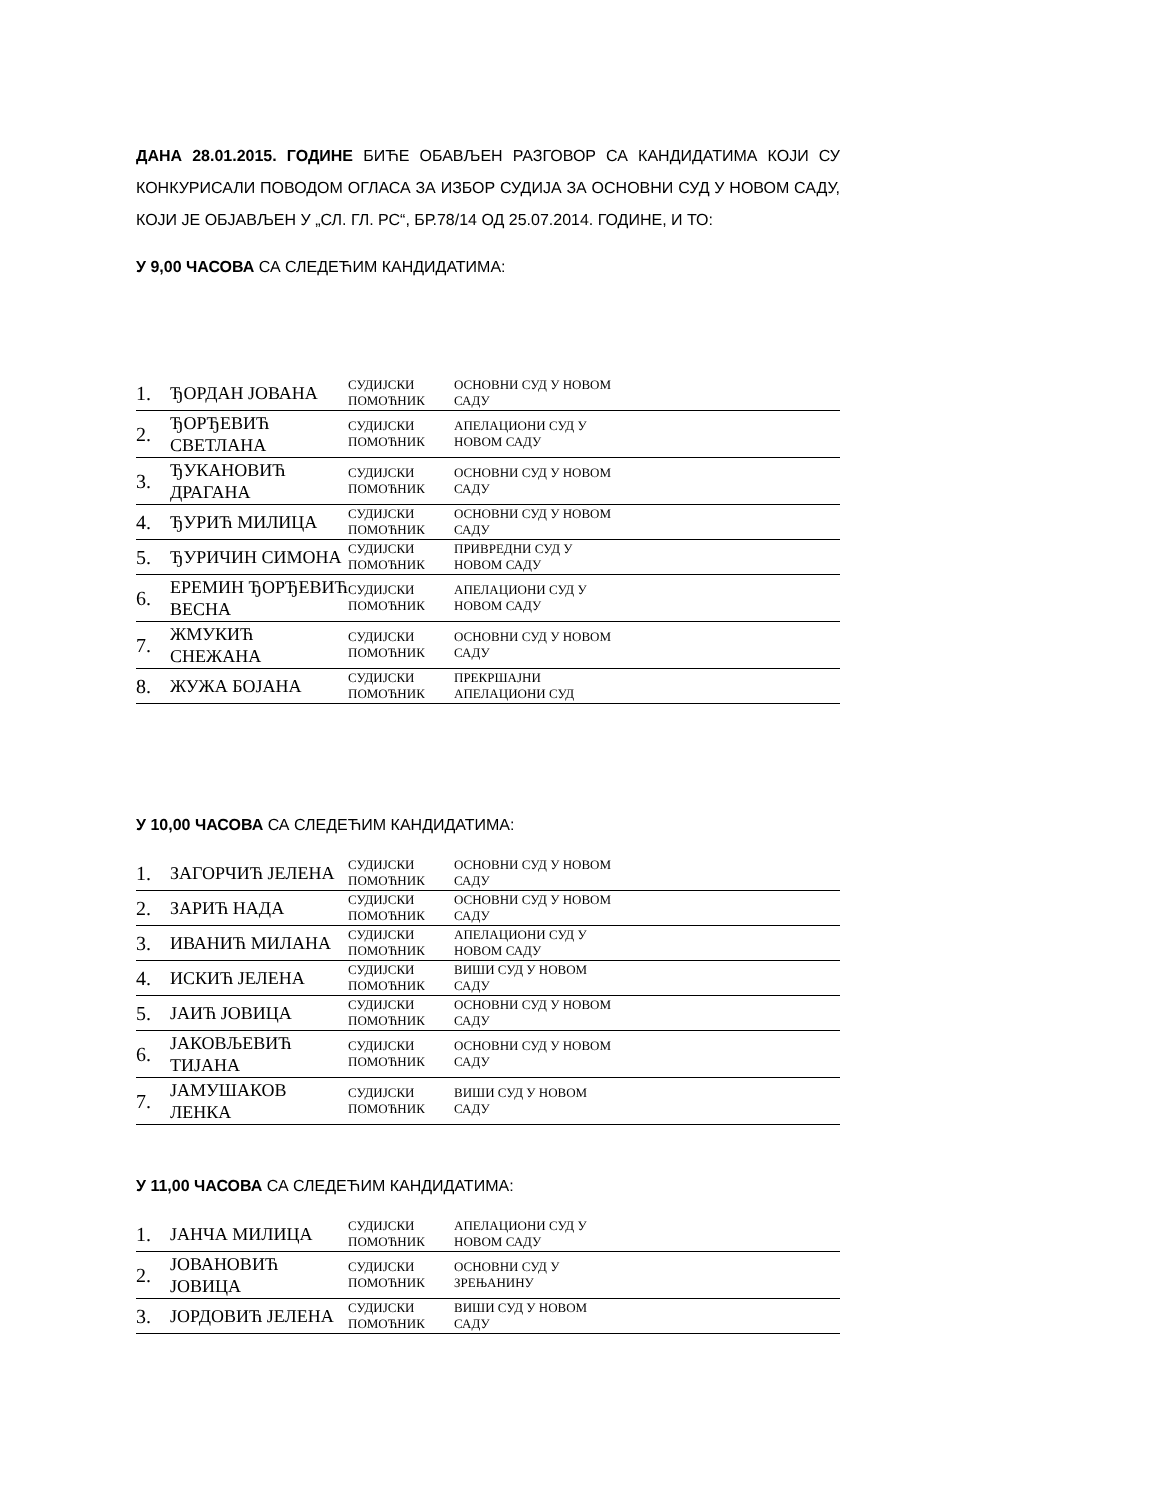ДАНА 28.01.2015. ГОДИНЕ БИЋЕ ОБАВЉЕН РАЗГОВОР СА КАНДИДАТИМА КОЈИ СУ КОНКУРИСАЛИ ПОВОДОМ ОГЛАСА ЗА ИЗБОР СУДИЈА ЗА ОСНОВНИ СУД У НОВОМ САДУ, КОЈИ ЈЕ ОБЈАВЉЕН У „СЛ. ГЛ. РС“, БР.78/14 ОД 25.07.2014. ГОДИНЕ, И ТО:
У 9,00 ЧАСОВА СА СЛЕДЕЋИМ КАНДИДАТИМА:
| 1. | ЂОРДАН ЈОВАНА | СУДИЈСКИ ПОМОЋНИК | ОСНОВНИ СУД У НОВОМ САДУ |
| 2. | ЂОРЂЕВИЋ СВЕТЛАНА | СУДИЈСКИ ПОМОЋНИК | АПЕЛАЦИОНИ СУД У НОВОМ САДУ |
| 3. | ЂУКАНОВИЋ ДРАГАНА | СУДИЈСКИ ПОМОЋНИК | ОСНОВНИ СУД У НОВОМ САДУ |
| 4. | ЂУРИЋ МИЛИЦА | СУДИЈСКИ ПОМОЋНИК | ОСНОВНИ СУД У НОВОМ САДУ |
| 5. | ЂУРИЧИН СИМОНА | СУДИЈСКИ ПОМОЋНИК | ПРИВРЕДНИ СУД У НОВОМ САДУ |
| 6. | ЕРЕМИН ЂОРЂЕВИЋ ВЕСНА | СУДИЈСКИ ПОМОЋНИК | АПЕЛАЦИОНИ СУД У НОВОМ САДУ |
| 7. | ЖМУКИЋ СНЕЖАНА | СУДИЈСКИ ПОМОЋНИК | ОСНОВНИ СУД У НОВОМ САДУ |
| 8. | ЖУЖА БОЈАНА | СУДИЈСКИ ПОМОЋНИК | ПРЕКРШАЈНИ АПЕЛАЦИОНИ СУД |
У 10,00 ЧАСОВА СА СЛЕДЕЋИМ КАНДИДАТИМА:
| 1. | ЗАГОРЧИЋ ЈЕЛЕНА | СУДИЈСКИ ПОМОЋНИК | ОСНОВНИ СУД У НОВОМ САДУ |
| 2. | ЗАРИЋ НАДА | СУДИЈСКИ ПОМОЋНИК | ОСНОВНИ СУД У НОВОМ САДУ |
| 3. | ИВАНИЋ МИЛАНА | СУДИЈСКИ ПОМОЋНИК | АПЕЛАЦИОНИ СУД У НОВОМ САДУ |
| 4. | ИСКИЋ ЈЕЛЕНА | СУДИЈСКИ ПОМОЋНИК | ВИШИ СУД У НОВОМ САДУ |
| 5. | ЈАИЋ ЈОВИЦА | СУДИЈСКИ ПОМОЋНИК | ОСНОВНИ СУД У НОВОМ САДУ |
| 6. | ЈАКОВЉЕВИЋ ТИЈАНА | СУДИЈСКИ ПОМОЋНИК | ОСНОВНИ СУД У НОВОМ САДУ |
| 7. | ЈАМУШАКОВ ЛЕНКА | СУДИЈСКИ ПОМОЋНИК | ВИШИ СУД У НОВОМ САДУ |
У 11,00 ЧАСОВА СА СЛЕДЕЋИМ КАНДИДАТИМА:
| 1. | ЈАНЧА МИЛИЦА | СУДИЈСКИ ПОМОЋНИК | АПЕЛАЦИОНИ СУД У НОВОМ САДУ |
| 2. | ЈОВАНОВИЋ ЈОВИЦА | СУДИЈСКИ ПОМОЋНИК | ОСНОВНИ СУД У ЗРЕЊАНИНУ |
| 3. | ЈОРДОВИЋ ЈЕЛЕНА | СУДИЈСКИ ПОМОЋНИК | ВИШИ СУД У НОВОМ САДУ |